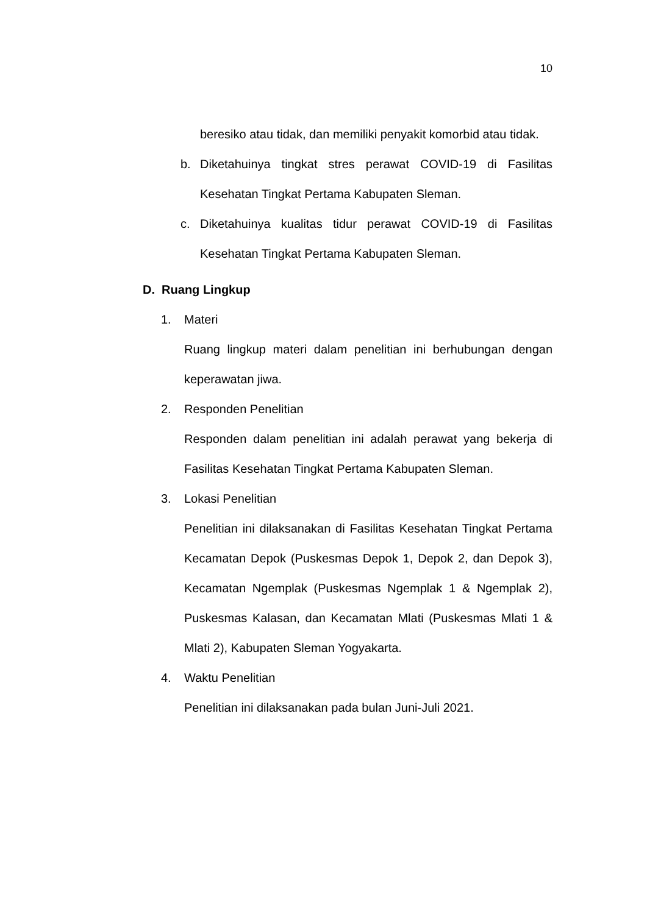10
beresiko atau tidak, dan memiliki penyakit komorbid atau tidak.
b. Diketahuinya tingkat stres perawat COVID-19 di Fasilitas Kesehatan Tingkat Pertama Kabupaten Sleman.
c. Diketahuinya kualitas tidur perawat COVID-19 di Fasilitas Kesehatan Tingkat Pertama Kabupaten Sleman.
D. Ruang Lingkup
1. Materi
Ruang lingkup materi dalam penelitian ini berhubungan dengan keperawatan jiwa.
2. Responden Penelitian
Responden dalam penelitian ini adalah perawat yang bekerja di Fasilitas Kesehatan Tingkat Pertama Kabupaten Sleman.
3. Lokasi Penelitian
Penelitian ini dilaksanakan di Fasilitas Kesehatan Tingkat Pertama Kecamatan Depok (Puskesmas Depok 1, Depok 2, dan Depok 3), Kecamatan Ngemplak (Puskesmas Ngemplak 1 & Ngemplak 2), Puskesmas Kalasan, dan Kecamatan Mlati (Puskesmas Mlati 1 & Mlati 2), Kabupaten Sleman Yogyakarta.
4. Waktu Penelitian
Penelitian ini dilaksanakan pada bulan Juni-Juli 2021.